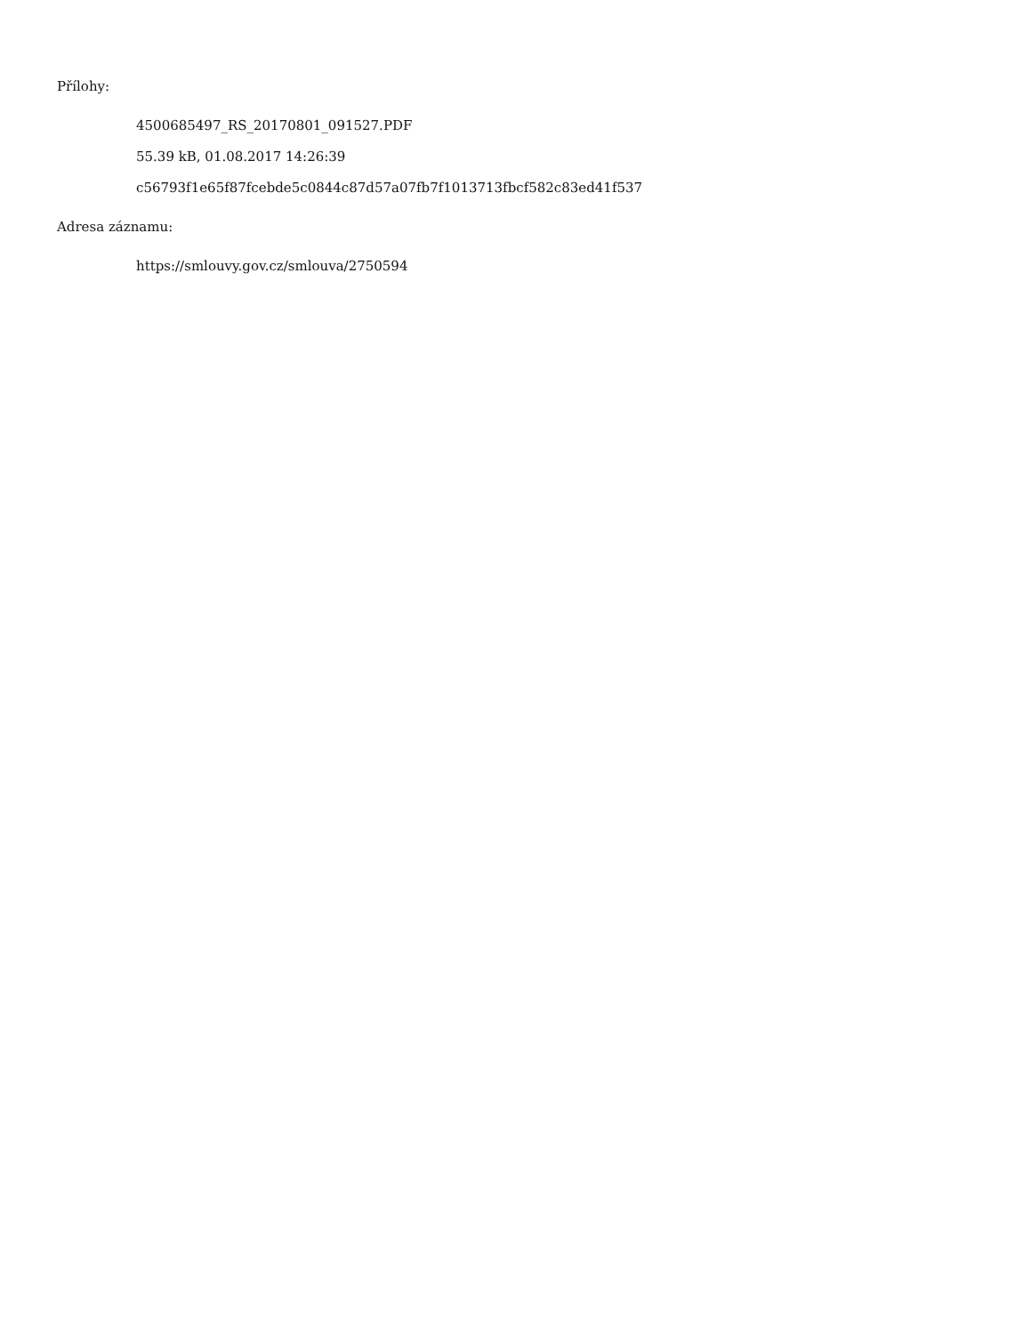Přílohy:
4500685497_RS_20170801_091527.PDF
55.39 kB, 01.08.2017 14:26:39
c56793f1e65f87fcebde5c0844c87d57a07fb7f1013713fbcf582c83ed41f537
Adresa záznamu:
https://smlouvy.gov.cz/smlouva/2750594